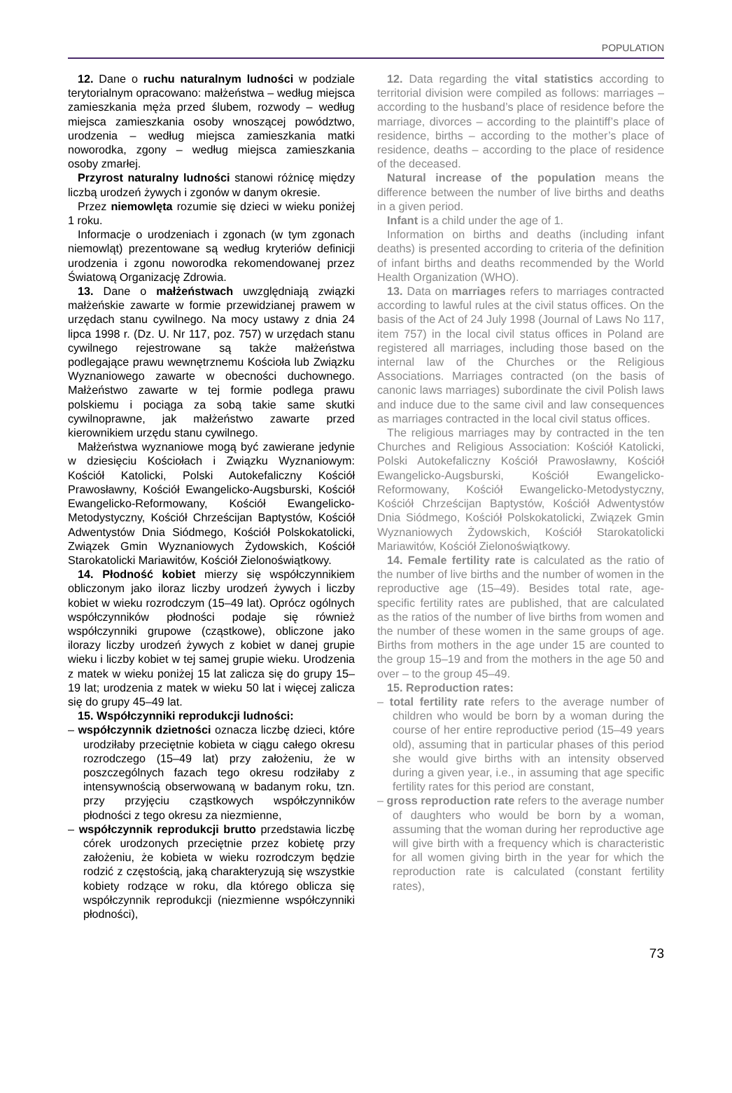POPULATION
12. Dane o ruchu naturalnym ludności w podziale terytorialnym opracowano: małżeństwa – według miejsca zamieszkania męża przed ślubem, rozwody – według miejsca zamieszkania osoby wnoszącej powództwo, urodzenia – według miejsca zamieszkania matki noworodka, zgony – według miejsca zamieszkania osoby zmarłej.
Przyrost naturalny ludności stanowi różnicę między liczbą urodzeń żywych i zgonów w danym okresie.
Przez niemowlęta rozumie się dzieci w wieku poniżej 1 roku.
Informacje o urodzeniach i zgonach (w tym zgonach niemowląt) prezentowane są według kryteriów definicji urodzenia i zgonu noworodka rekomendowanej przez Światową Organizację Zdrowia.
13. Dane o małżeństwach uwzględniają związki małżeńskie zawarte w formie przewidzianej prawem w urzędach stanu cywilnego. Na mocy ustawy z dnia 24 lipca 1998 r. (Dz. U. Nr 117, poz. 757) w urzędach stanu cywilnego rejestrowane są także małżeństwa podlegające prawu wewnętrznemu Kościoła lub Związku Wyznaniowego zawarte w obecności duchownego. Małżeństwo zawarte w tej formie podlega prawu polskiemu i pociąga za sobą takie same skutki cywilnoprawne, jak małżeństwo zawarte przed kierownikiem urzędu stanu cywilnego.
Małżeństwa wyznaniowe mogą być zawierane jedynie w dziesięciu Kościołach i Związku Wyznaniowym: Kościół Katolicki, Polski Autokefaliczny Kościół Prawosławny, Kościół Ewangelicko-Augsburski, Kościół Ewangelicko-Reformowany, Kościół Ewangelicko-Metodystyczny, Kościół Chrześcijan Baptystów, Kościół Adwentystów Dnia Siódmego, Kościół Polskokatolicki, Związek Gmin Wyznaniowych Żydowskich, Kościół Starokatolicki Mariawitów, Kościół Zielonoświątkowy.
14. Płodność kobiet mierzy się współczynnikiem obliczonym jako iloraz liczby urodzeń żywych i liczby kobiet w wieku rozrodczym (15–49 lat). Oprócz ogólnych współczynników płodności podaje się również współczynniki grupowe (cząstkowe), obliczone jako ilorazy liczby urodzeń żywych z kobiet w danej grupie wieku i liczby kobiet w tej samej grupie wieku. Urodzenia z matek w wieku poniżej 15 lat zalicza się do grupy 15–19 lat; urodzenia z matek w wieku 50 lat i więcej zalicza się do grupy 45–49 lat.
15. Współczynniki reprodukcji ludności:
– współczynnik dzietności oznacza liczbę dzieci, które urodziłaby przeciętnie kobieta w ciągu całego okresu rozrodczego (15–49 lat) przy założeniu, że w poszczególnych fazach tego okresu rodziłaby z intensywnością obserwowaną w badanym roku, tzn. przy przyjęciu cząstkowych współczynników płodności z tego okresu za niezmienne,
– współczynnik reprodukcji brutto przedstawia liczbę córek urodzonych przeciętnie przez kobietę przy założeniu, że kobieta w wieku rozrodczym będzie rodzić z częstością, jaką charakteryzują się wszystkie kobiety rodzące w roku, dla którego oblicza się współczynnik reprodukcji (niezmienne współczynniki płodności),
12. Data regarding the vital statistics according to territorial division were compiled as follows: marriages – according to the husband’s place of residence before the marriage, divorces – according to the plaintiff’s place of residence, births – according to the mother’s place of residence, deaths – according to the place of residence of the deceased.
Natural increase of the population means the difference between the number of live births and deaths in a given period.
Infant is a child under the age of 1.
Information on births and deaths (including infant deaths) is presented according to criteria of the definition of infant births and deaths recommended by the World Health Organization (WHO).
13. Data on marriages refers to marriages contracted according to lawful rules at the civil status offices. On the basis of the Act of 24 July 1998 (Journal of Laws No 117, item 757) in the local civil status offices in Poland are registered all marriages, including those based on the internal law of the Churches or the Religious Associations. Marriages contracted (on the basis of canonic laws marriages) subordinate the civil Polish laws and induce due to the same civil and law consequences as marriages contracted in the local civil status offices.
The religious marriages may by contracted in the ten Churches and Religious Association: Kościół Katolicki, Polski Autokefaliczny Kościół Prawosławny, Kościół Ewangelicko-Augsburski, Kościół Ewangelicko-Reformowany, Kościół Ewangelicko-Metodystyczny, Kościół Chrześcijan Baptystów, Kościół Adwentystów Dnia Siódmego, Kościół Polskokatolicki, Związek Gmin Wyznaniowych Żydowskich, Kościół Starokatolicki Mariawitów, Kościół Zielonoświątkowy.
14. Female fertility rate is calculated as the ratio of the number of live births and the number of women in the reproductive age (15–49). Besides total rate, age-specific fertility rates are published, that are calculated as the ratios of the number of live births from women and the number of these women in the same groups of age. Births from mothers in the age under 15 are counted to the group 15–19 and from the mothers in the age 50 and over – to the group 45–49.
15. Reproduction rates:
– total fertility rate refers to the average number of children who would be born by a woman during the course of her entire reproductive period (15–49 years old), assuming that in particular phases of this period she would give births with an intensity observed during a given year, i.e., in assuming that age specific fertility rates for this period are constant,
– gross reproduction rate refers to the average number of daughters who would be born by a woman, assuming that the woman during her reproductive age will give birth with a frequency which is characteristic for all women giving birth in the year for which the reproduction rate is calculated (constant fertility rates),
73